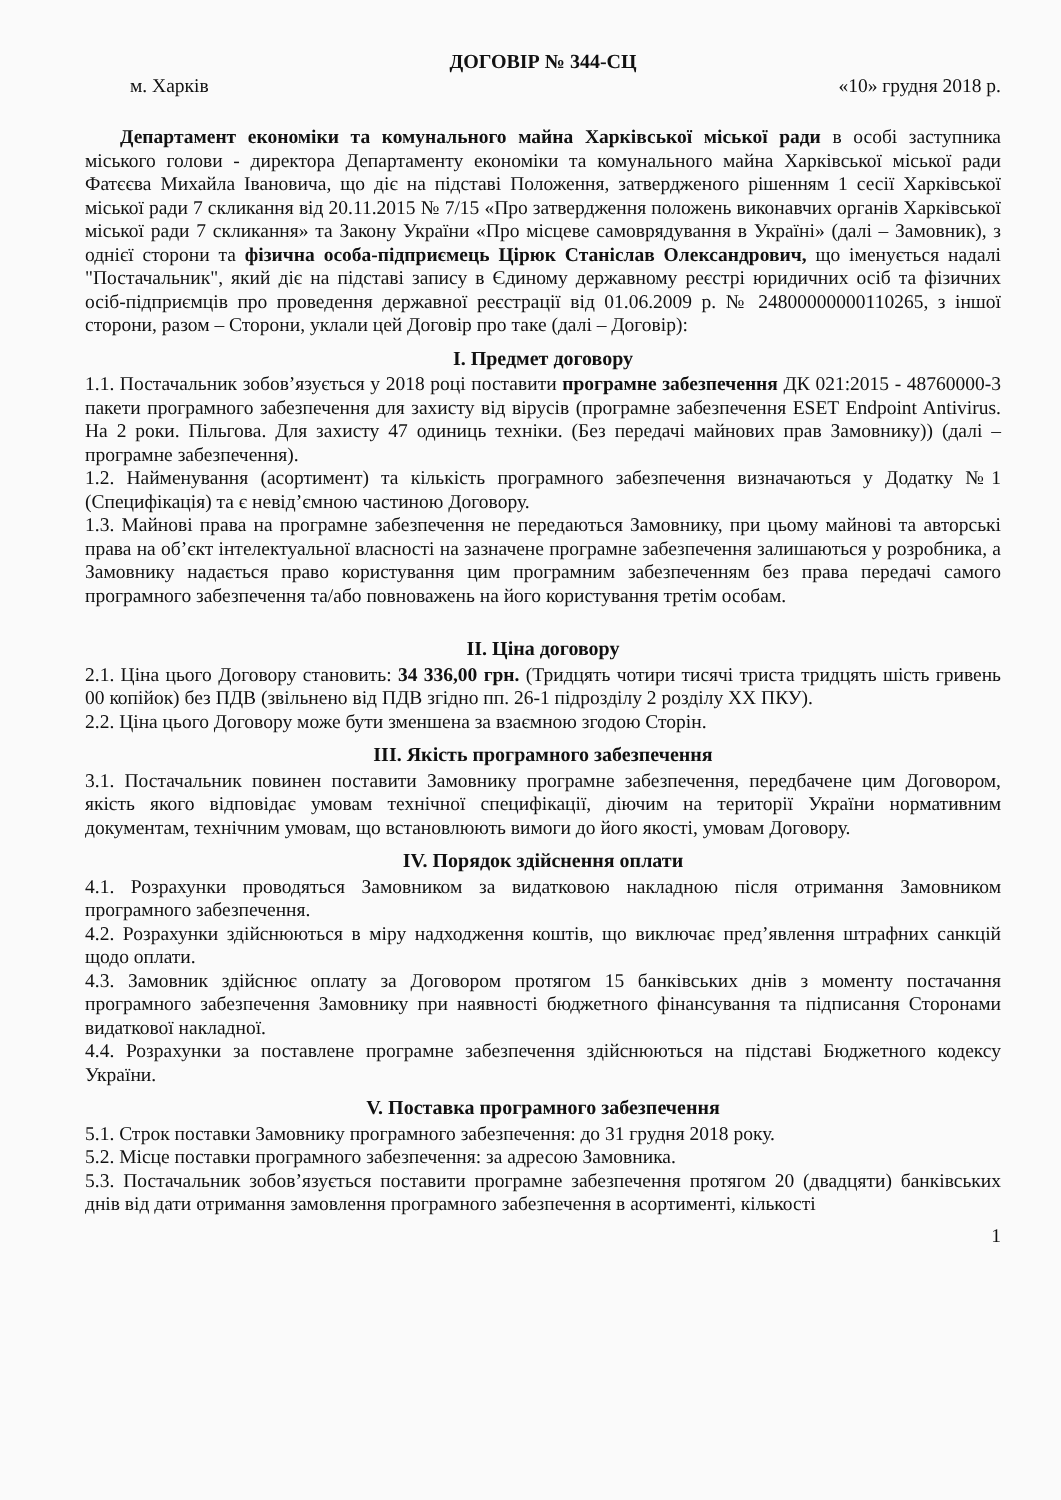ДОГОВІР № 344-СЦ
м. Харків «10» грудня 2018 р.
Департамент економіки та комунального майна Харківської міської ради в особі заступника міського голови - директора Департаменту економіки та комунального майна Харківської міської ради Фатєєва Михайла Івановича, що діє на підставі Положення, затвердженого рішенням 1 сесії Харківської міської ради 7 скликання від 20.11.2015 № 7/15 «Про затвердження положень виконавчих органів Харківської міської ради 7 скликання» та Закону України «Про місцеве самоврядування в Україні» (далі – Замовник), з однієї сторони та фізична особа-підприємець Цірюк Станіслав Олександрович, що іменується надалі "Постачальник", який діє на підставі запису в Єдиному державному реєстрі юридичних осіб та фізичних осіб-підприємців про проведення державної реєстрації від 01.06.2009 р. № 24800000000110265, з іншої сторони, разом – Сторони, уклали цей Договір про таке (далі – Договір):
I. Предмет договору
1.1. Постачальник зобов’язується у 2018 році поставити програмне забезпечення ДК 021:2015 - 48760000-3 пакети програмного забезпечення для захисту від вірусів (програмне забезпечення ESET Endpoint Antivirus. На 2 роки. Пільгова. Для захисту 47 одиниць техніки. (Без передачі майнових прав Замовнику)) (далі – програмне забезпечення).
1.2. Найменування (асортимент) та кількість програмного забезпечення визначаються у Додатку №1 (Специфікація) та є невід’ємною частиною Договору.
1.3. Майнові права на програмне забезпечення не передаються Замовнику, при цьому майнові та авторські права на об’єкт інтелектуальної власності на зазначене програмне забезпечення залишаються у розробника, а Замовнику надається право користування цим програмним забезпеченням без права передачі самого програмного забезпечення та/або повноважень на його користування третім особам.
II. Ціна договору
2.1. Ціна цього Договору становить: 34 336,00 грн. (Тридцять чотири тисячі триста тридцять шість гривень 00 копійок) без ПДВ (звільнено від ПДВ згідно пп. 26-1 підрозділу 2 розділу XX ПКУ).
2.2. Ціна цього Договору може бути зменшена за взаємною згодою Сторін.
III. Якість програмного забезпечення
3.1. Постачальник повинен поставити Замовнику програмне забезпечення, передбачене цим Договором, якість якого відповідає умовам технічної специфікації, діючим на території України нормативним документам, технічним умовам, що встановлюють вимоги до його якості, умовам Договору.
IV. Порядок здійснення оплати
4.1. Розрахунки проводяться Замовником за видатковою накладною після отримання Замовником програмного забезпечення.
4.2. Розрахунки здійснюються в міру надходження коштів, що виключає пред’явлення штрафних санкцій щодо оплати.
4.3. Замовник здійснює оплату за Договором протягом 15 банківських днів з моменту постачання програмного забезпечення Замовнику при наявності бюджетного фінансування та підписання Сторонами видаткової накладної.
4.4. Розрахунки за поставлене програмне забезпечення здійснюються на підставі Бюджетного кодексу України.
V. Поставка програмного забезпечення
5.1. Строк поставки Замовнику програмного забезпечення: до 31 грудня 2018 року.
5.2. Місце поставки програмного забезпечення: за адресою Замовника.
5.3. Постачальник зобов’язується поставити програмне забезпечення протягом 20 (двадцяти) банківських днів від дати отримання замовлення програмного забезпечення в асортименті, кількості
1